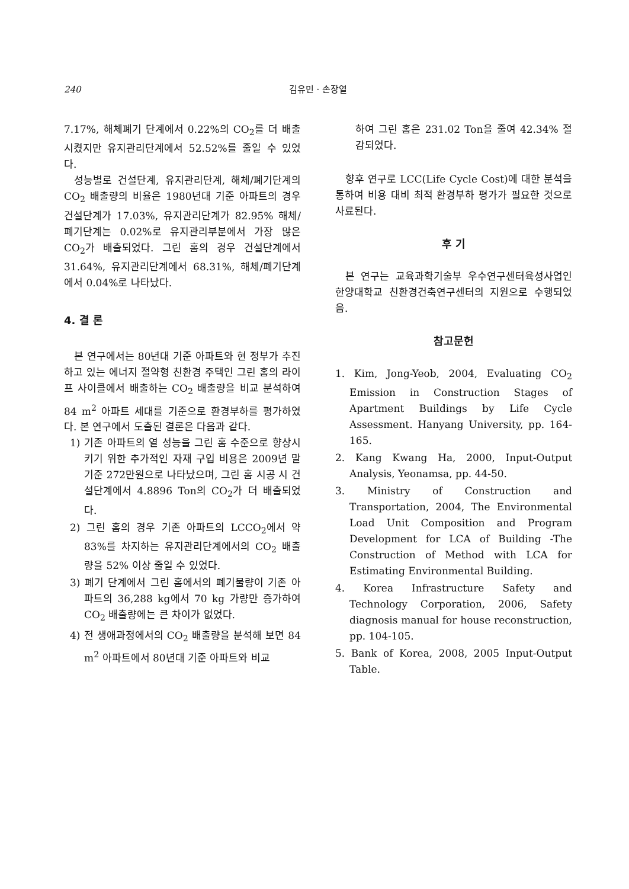240 김유민 · 손장열
7.17%, 해체폐기 단계에서 0.22%의 CO<sub>2</sub>를 더 배출시켰지만 유지관리단계에서 52.52%를 줄일 수 있었다.
성능별로 건설단계, 유지관리단계, 해체/폐기단계의 CO<sub>2</sub> 배출량의 비율은 1980년대 기준 아파트의 경우 건설단계가 17.03%, 유지관리단계가 82.95% 해체/폐기단계는 0.02%로 유지관리부분에서 가장 많은 CO<sub>2</sub>가 배출되었다. 그린 홈의 경우 건설단계에서 31.64%, 유지관리단계에서 68.31%, 해체/폐기단계에서 0.04%로 나타났다.
4. 결 론
본 연구에서는 80년대 기준 아파트와 현 정부가 추진하고 있는 에너지 절약형 친환경 주택인 그린 홈의 라이프 사이클에서 배출하는 CO<sub>2</sub> 배출량을 비교 분석하여 84 m<sup>2</sup> 아파트 세대를 기준으로 환경부하를 평가하였다. 본 연구에서 도출된 결론은 다음과 같다.
1) 기존 아파트의 열 성능을 그린 홈 수준으로 향상시키기 위한 추가적인 자재 구입 비용은 2009년 말 기준 272만원으로 나타났으며, 그린 홈 시공 시 건설단계에서 4.8896 Ton의 CO<sub>2</sub>가 더 배출되었다.
2) 그린 홈의 경우 기존 아파트의 LCCO<sub>2</sub>에서 약 83%를 차지하는 유지관리단계에서의 CO<sub>2</sub> 배출량을 52% 이상 줄일 수 있었다.
3) 폐기 단계에서 그린 홈에서의 폐기물량이 기존 아파트의 36,288 kg에서 70 kg 가량만 증가하여 CO<sub>2</sub> 배출량에는 큰 차이가 없었다.
4) 전 생애과정에서의 CO<sub>2</sub> 배출량을 분석해 보면 84 m<sup>2</sup> 아파트에서 80년대 기준 아파트와 비교
하여 그린 홈은 231.02 Ton을 줄여 42.34% 절감되었다.
향후 연구로 LCC(Life Cycle Cost)에 대한 분석을 통하여 비용 대비 최적 환경부하 평가가 필요한 것으로 사료된다.
후 기
본 연구는 교육과학기술부 우수연구센터육성사업인 한양대학교 친환경건축연구센터의 지원으로 수행되었음.
참고문헌
1. Kim, Jong-Yeob, 2004, Evaluating CO<sub>2</sub> Emission in Construction Stages of Apartment Buildings by Life Cycle Assessment. Hanyang University, pp. 164-165.
2. Kang Kwang Ha, 2000, Input-Output Analysis, Yeonamsa, pp. 44-50.
3. Ministry of Construction and Transportation, 2004, The Environmental Load Unit Composition and Program Development for LCA of Building -The Construction of Method with LCA for Estimating Environmental Building.
4. Korea Infrastructure Safety and Technology Corporation, 2006, Safety diagnosis manual for house reconstruction, pp. 104-105.
5. Bank of Korea, 2008, 2005 Input-Output Table.